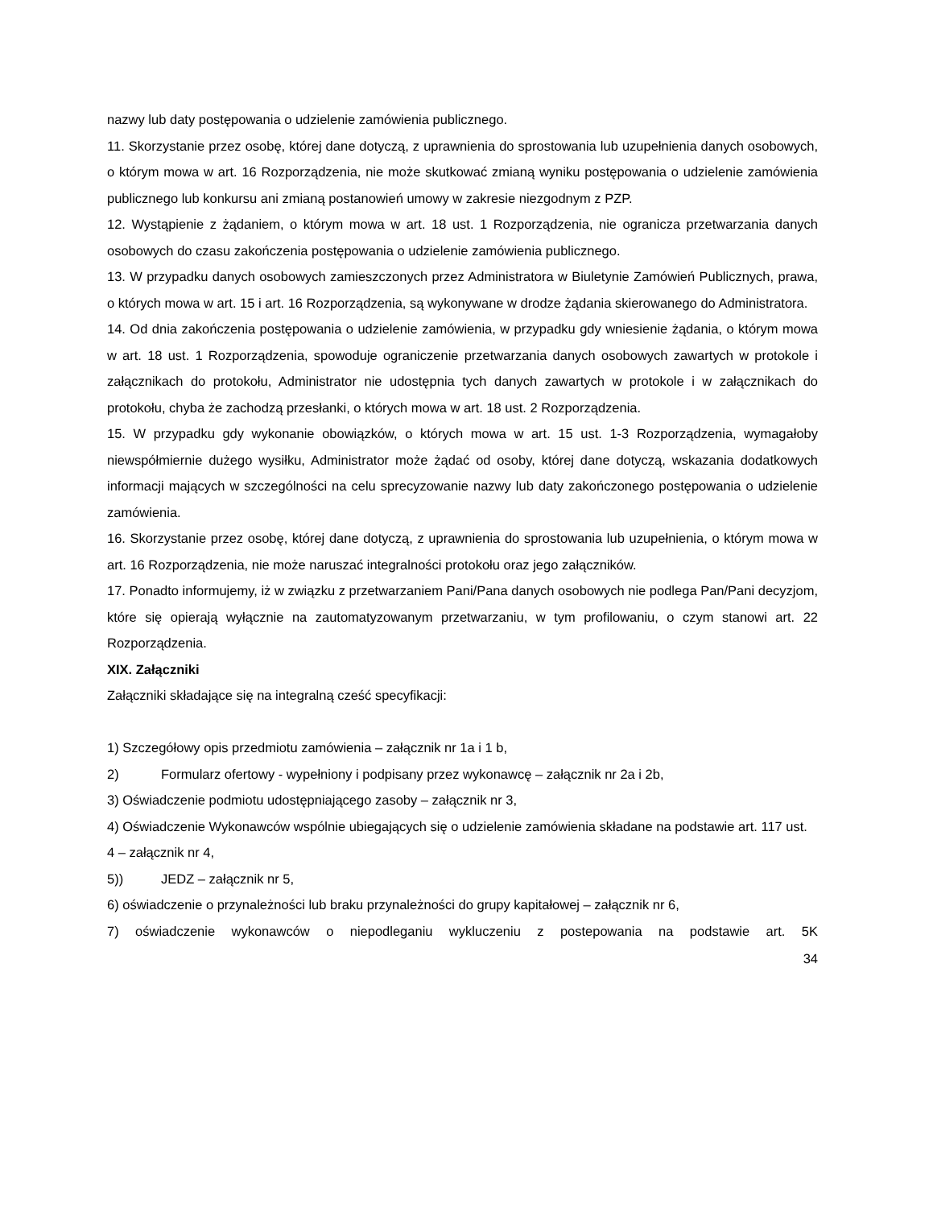nazwy lub daty postępowania o udzielenie zamówienia publicznego.
11. Skorzystanie przez osobę, której dane dotyczą, z uprawnienia do sprostowania lub uzupełnienia danych osobowych, o którym mowa w art. 16 Rozporządzenia, nie może skutkować zmianą wyniku postępowania o udzielenie zamówienia publicznego lub konkursu ani zmianą postanowień umowy w zakresie niezgodnym z PZP.
12. Wystąpienie z żądaniem, o którym mowa w art. 18 ust. 1 Rozporządzenia, nie ogranicza przetwarzania danych osobowych do czasu zakończenia postępowania o udzielenie zamówienia publicznego.
13. W przypadku danych osobowych zamieszczonych przez Administratora w Biuletynie Zamówień Publicznych, prawa, o których mowa w art. 15 i art. 16 Rozporządzenia, są wykonywane w drodze żądania skierowanego do Administratora.
14. Od dnia zakończenia postępowania o udzielenie zamówienia, w przypadku gdy wniesienie żądania, o którym mowa w art. 18 ust. 1 Rozporządzenia, spowoduje ograniczenie przetwarzania danych osobowych zawartych w protokole i załącznikach do protokołu, Administrator nie udostępnia tych danych zawartych w protokole i w załącznikach do protokołu, chyba że zachodzą przesłanki, o których mowa w art. 18 ust. 2 Rozporządzenia.
15. W przypadku gdy wykonanie obowiązków, o których mowa w art. 15 ust. 1-3 Rozporządzenia, wymagałoby niewspółmiernie dużego wysiłku, Administrator może żądać od osoby, której dane dotyczą, wskazania dodatkowych informacji mających w szczególności na celu sprecyzowanie nazwy lub daty zakończonego postępowania o udzielenie zamówienia.
16. Skorzystanie przez osobę, której dane dotyczą, z uprawnienia do sprostowania lub uzupełnienia, o którym mowa w art. 16 Rozporządzenia, nie może naruszać integralności protokołu oraz jego załączników.
17. Ponadto informujemy, iż w związku z przetwarzaniem Pani/Pana danych osobowych nie podlega Pan/Pani decyzjom, które się opierają wyłącznie na zautomatyzowanym przetwarzaniu, w tym profilowaniu, o czym stanowi art. 22 Rozporządzenia.
XIX. Załączniki
Załączniki składające się na integralną cześć specyfikacji:
1) Szczegółowy opis przedmiotu zamówienia – załącznik nr 1a i 1 b,
2) Formularz ofertowy - wypełniony i podpisany przez wykonawcę – załącznik nr 2a i 2b,
3) Oświadczenie podmiotu udostępniającego zasoby – załącznik nr 3,
4) Oświadczenie Wykonawców wspólnie ubiegających się o udzielenie zamówienia składane na podstawie art. 117 ust. 4 – załącznik nr 4,
5)) JEDZ – załącznik nr 5,
6) oświadczenie o przynależności lub braku przynależności do grupy kapitałowej – załącznik nr 6,
7) oświadczenie wykonawców o niepodleganiu wykluczeniu z postepowania na podstawie art. 5K
34